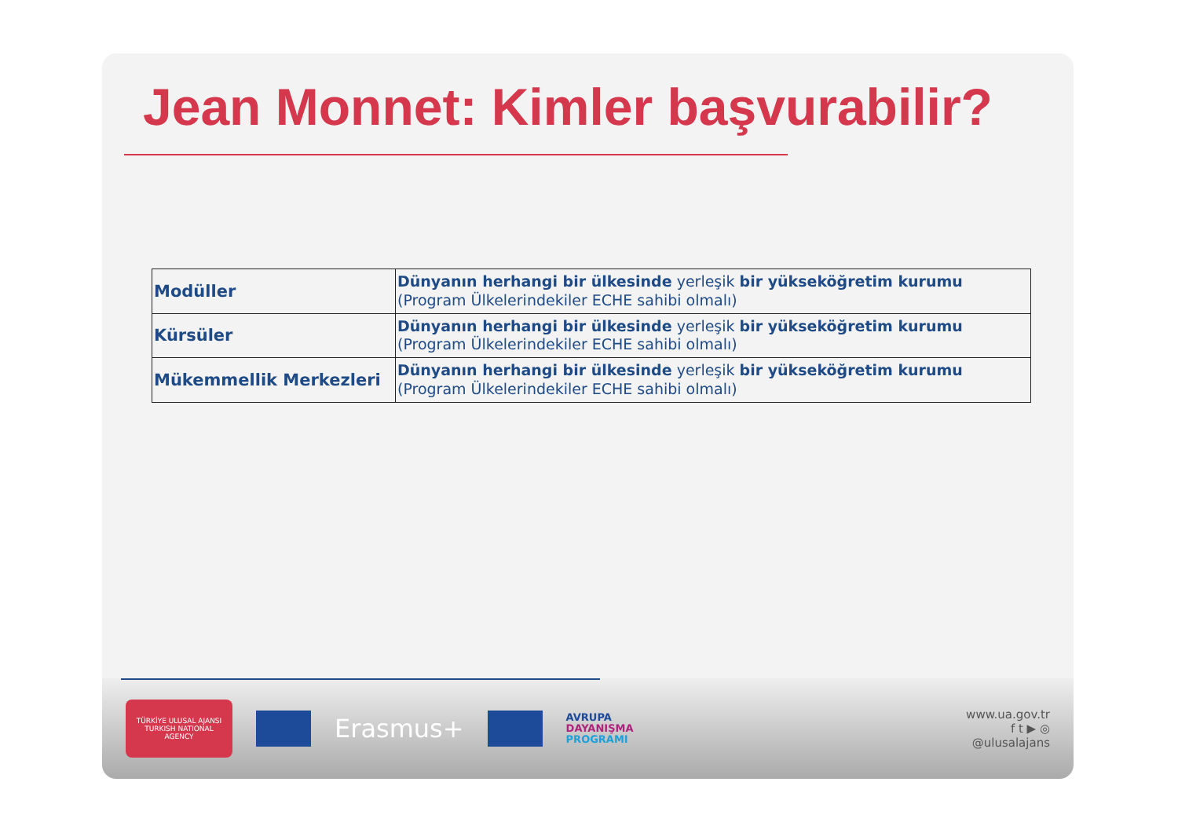Jean Monnet: Kimler başvurabilir?
| Modüller | Dünyanın herhangi bir ülkesinde yerleşik bir yükseköğretim kurumu (Program Ülkelerindekiler ECHE sahibi olmalı) |
| Kürsüler | Dünyanın herhangi bir ülkesinde yerleşik bir yükseköğretim kurumu (Program Ülkelerindekiler ECHE sahibi olmalı) |
| Mükemmellik Merkezleri | Dünyanın herhangi bir ülkesinde yerleşik bir yükseköğretim kurumu (Program Ülkelerindekiler ECHE sahibi olmalı) |
TÜRKİYE ULUSAL AJANSI
TURKISH NATIONAL AGENCY
Erasmus+
AVRUPA
DAYANIŞMA
PROGRAMI
www.ua.gov.tr
f t ▶ ◎
@ulusalajans